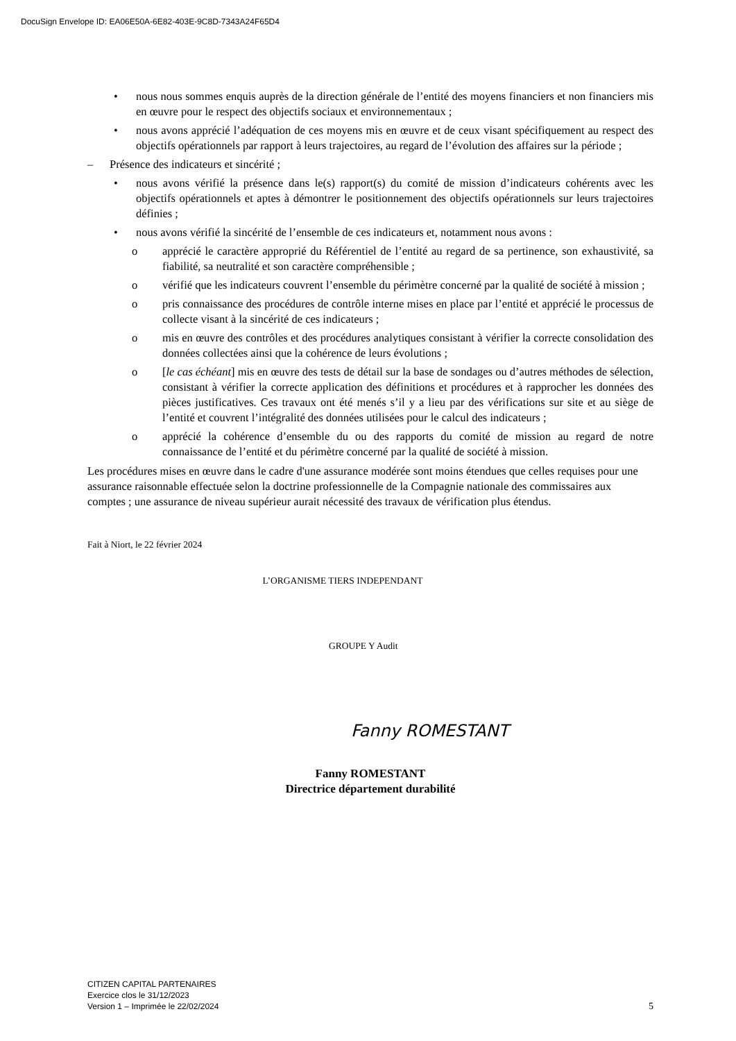DocuSign Envelope ID: EA06E50A-6E82-403E-9C8D-7343A24F65D4
• nous nous sommes enquis auprès de la direction générale de l’entité des moyens financiers et non financiers mis en œuvre pour le respect des objectifs sociaux et environnementaux ;
• nous avons apprécié l’adéquation de ces moyens mis en œuvre et de ceux visant spécifiquement au respect des objectifs opérationnels par rapport à leurs trajectoires, au regard de l’évolution des affaires sur la période ;
– Présence des indicateurs et sincérité ;
• nous avons vérifié la présence dans le(s) rapport(s) du comité de mission d’indicateurs cohérents avec les objectifs opérationnels et aptes à démontrer le positionnement des objectifs opérationnels sur leurs trajectoires définies ;
• nous avons vérifié la sincérité de l’ensemble de ces indicateurs et, notamment nous avons :
o apprécié le caractère approprié du Référentiel de l’entité au regard de sa pertinence, son exhaustivité, sa fiabilité, sa neutralité et son caractère compréhensible ;
o vérifié que les indicateurs couvrent l’ensemble du périmètre concerné par la qualité de société à mission ;
o pris connaissance des procédures de contrôle interne mises en place par l’entité et apprécié le processus de collecte visant à la sincérité de ces indicateurs ;
o mis en œuvre des contrôles et des procédures analytiques consistant à vérifier la correcte consolidation des données collectées ainsi que la cohérence de leurs évolutions ;
o [le cas échéant] mis en œuvre des tests de détail sur la base de sondages ou d’autres méthodes de sélection, consistant à vérifier la correcte application des définitions et procédures et à rapprocher les données des pièces justificatives. Ces travaux ont été menés s’il y a lieu par des vérifications sur site et au siège de l’entité et couvrent l’intégralité des données utilisées pour le calcul des indicateurs ;
o apprécié la cohérence d’ensemble du ou des rapports du comité de mission au regard de notre connaissance de l’entité et du périmètre concerné par la qualité de société à mission.
Les procédures mises en œuvre dans le cadre d'une assurance modérée sont moins étendues que celles requises pour une assurance raisonnable effectuée selon la doctrine professionnelle de la Compagnie nationale des commissaires aux comptes ; une assurance de niveau supérieur aurait nécessité des travaux de vérification plus étendus.
Fait à Niort, le 22 février 2024
L’ORGANISME TIERS INDEPENDANT
GROUPE Y Audit
Fanny ROMESTANT
Fanny ROMESTANT
Directrice département durabilité
CITIZEN CAPITAL PARTENAIRES
Exercice clos le 31/12/2023
Version 1 – Imprimée le 22/02/2024
5